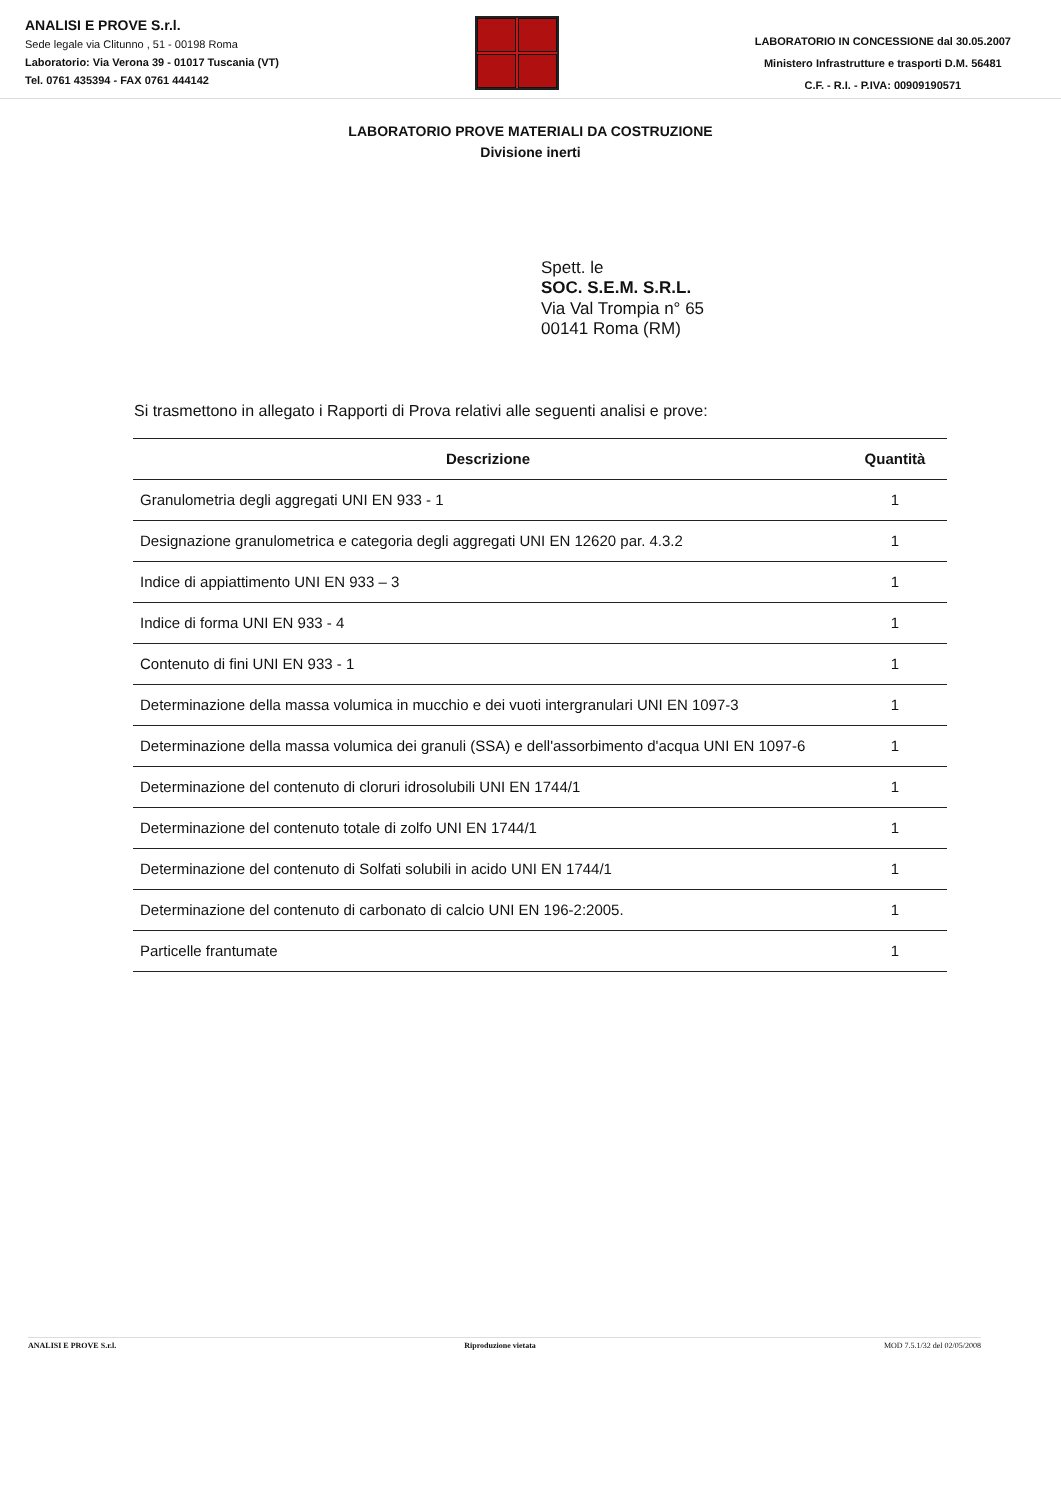ANALISI E PROVE S.r.l.
Sede legale via Clitunno , 51 - 00198 Roma
Laboratorio: Via Verona 39 - 01017 Tuscania (VT)
Tel. 0761 435394 - FAX 0761 444142
LABORATORIO IN CONCESSIONE dal 30.05.2007
Ministero Infrastrutture e trasporti D.M. 56481
C.F. - R.I. - P.IVA: 00909190571
LABORATORIO PROVE MATERIALI DA COSTRUZIONE
Divisione inerti
Spett. le
SOC. S.E.M. S.R.L.
Via Val Trompia n° 65
00141 Roma (RM)
Si trasmettono in allegato i Rapporti di Prova relativi alle seguenti analisi e prove:
| Descrizione | Quantità |
| --- | --- |
| Granulometria degli aggregati UNI EN 933 - 1 | 1 |
| Designazione granulometrica e categoria degli aggregati UNI EN 12620 par. 4.3.2 | 1 |
| Indice di appiattimento UNI EN 933 – 3 | 1 |
| Indice di forma UNI EN 933 - 4 | 1 |
| Contenuto di fini UNI EN 933 - 1 | 1 |
| Determinazione della massa volumica in mucchio e dei vuoti intergranulari UNI EN 1097-3 | 1 |
| Determinazione della massa volumica dei granuli (SSA) e dell'assorbimento d'acqua UNI EN 1097-6 | 1 |
| Determinazione del contenuto di cloruri idrosolubili UNI EN 1744/1 | 1 |
| Determinazione del contenuto totale di zolfo UNI EN 1744/1 | 1 |
| Determinazione del contenuto di Solfati solubili in acido UNI EN 1744/1 | 1 |
| Determinazione del contenuto di carbonato di calcio UNI EN 196-2:2005. | 1 |
| Particelle frantumate | 1 |
ANALISI E PROVE S.r.l. Riproduzione vietata MOD 7.5.1/32 del 02/05/2008